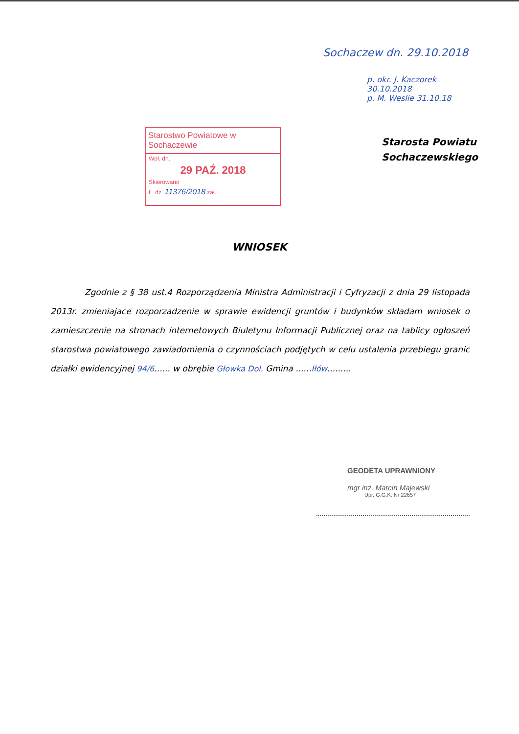Sochaczew dn. 29.10.2018
p. okr. J. Kaczorek
30.10.2018
p. M. Weslie 31.10.18
Starosta Powiatu
Sochaczewskiego
Starostwo Powiatowe w Sochaczewie
Wpł. dn.
29 PAŹ. 2018
Skierowano
L. dz. 11376/2018 zał.
WNIOSEK
Zgodnie z § 38 ust.4 Rozporządzenia Ministra Administracji i Cyfryzacji z dnia 29 listopada 2013r. zmieniajace rozporzadzenie w sprawie ewidencji gruntów i budynków składam wniosek o zamieszczenie na stronach internetowych Biuletynu Informacji Publicznej oraz na tablicy ogłoszeń starostwa powiatowego zawiadomienia o czynnościach podjętych w celu ustalenia przebiegu granic działki ewidencyjnej 94/6...... w obrębie Głowka Dol. Gmina ......Iłów.........
GEODETA UPRAWNIONY
mgr inż. Marcin Majewski
Upr. G.G.K. Nr 22657